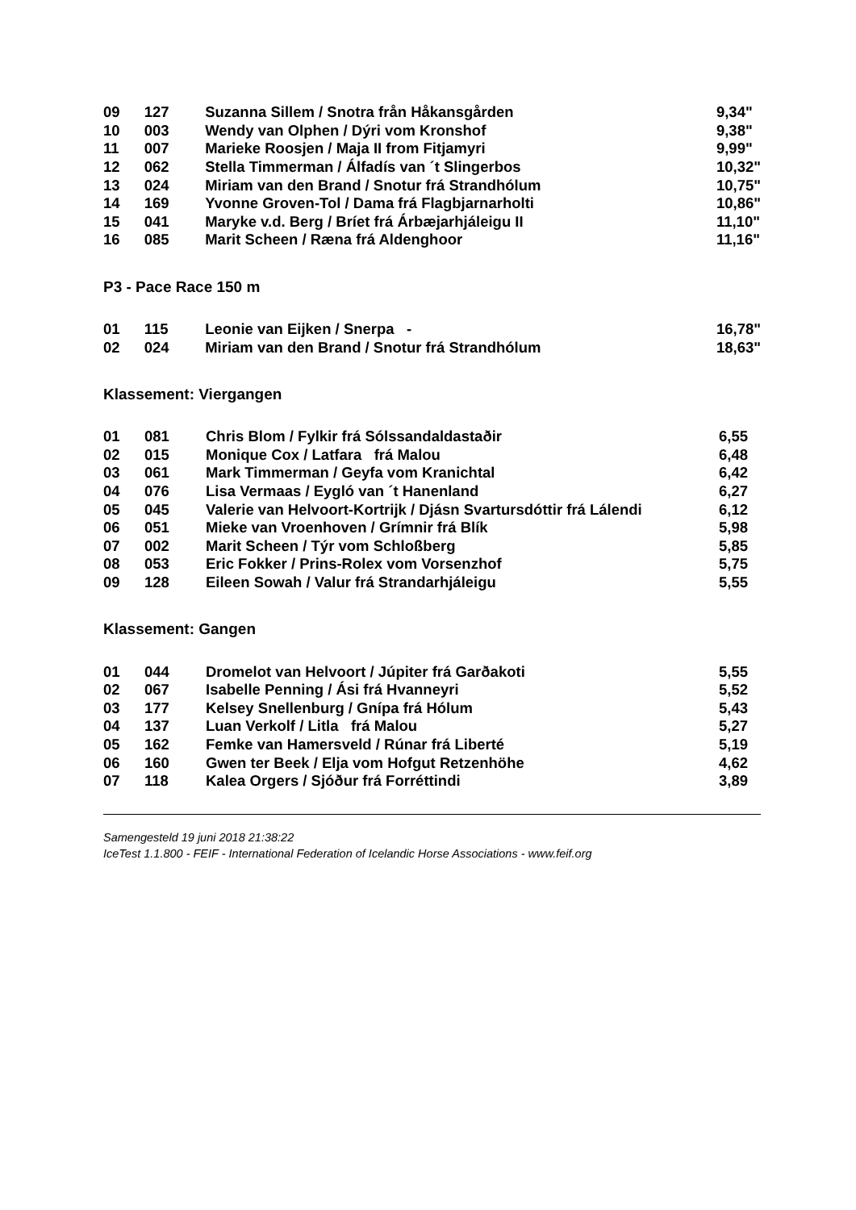| 09 | 127 | Suzanna Sillem / Snotra från Håkansgården | 9,34" |
| 10 | 003 | Wendy van Olphen / Dýri vom Kronshof | 9,38" |
| 11 | 007 | Marieke Roosjen / Maja II from Fitjamyri | 9,99" |
| 12 | 062 | Stella Timmerman / Álfadís van ´t Slingerbos | 10,32" |
| 13 | 024 | Miriam van den Brand / Snotur frá Strandhólum | 10,75" |
| 14 | 169 | Yvonne Groven-Tol / Dama frá Flagbjarnarholti | 10,86" |
| 15 | 041 | Maryke v.d. Berg / Bríet frá Árbæjarhjáleigu II | 11,10" |
| 16 | 085 | Marit Scheen / Ræna frá Aldenghoor | 11,16" |
P3 - Pace Race 150 m
| 01 | 115 | Leonie van Eijken / Snerpa - | 16,78" |
| 02 | 024 | Miriam van den Brand / Snotur frá Strandhólum | 18,63" |
Klassement: Viergangen
| 01 | 081 | Chris Blom / Fylkir frá Sólssandaldastaðir | 6,55 |
| 02 | 015 | Monique Cox / Latfara frá Malou | 6,48 |
| 03 | 061 | Mark Timmerman / Geyfa vom Kranichtal | 6,42 |
| 04 | 076 | Lisa Vermaas / Eygló van ´t Hanenland | 6,27 |
| 05 | 045 | Valerie van Helvoort-Kortrijk / Djásn Svartursdóttir frá Lálendi | 6,12 |
| 06 | 051 | Mieke van Vroenhoven / Grímnir frá Blík | 5,98 |
| 07 | 002 | Marit Scheen / Týr vom Schloßberg | 5,85 |
| 08 | 053 | Eric Fokker / Prins-Rolex vom Vorsenzhof | 5,75 |
| 09 | 128 | Eileen Sowah / Valur frá Strandarhjáleigu | 5,55 |
Klassement: Gangen
| 01 | 044 | Dromelot van Helvoort / Júpiter frá Garðakoti | 5,55 |
| 02 | 067 | Isabelle Penning / Ási frá Hvanneyri | 5,52 |
| 03 | 177 | Kelsey Snellenburg / Gnípa frá Hólum | 5,43 |
| 04 | 137 | Luan Verkolf / Litla frá Malou | 5,27 |
| 05 | 162 | Femke van Hamersveld / Rúnar frá Liberté | 5,19 |
| 06 | 160 | Gwen ter Beek / Elja vom Hofgut Retzenhöhe | 4,62 |
| 07 | 118 | Kalea Orgers / Sjóður frá Forréttindi | 3,89 |
Samengesteld 19 juni 2018 21:38:22
IceTest 1.1.800 - FEIF - International Federation of Icelandic Horse Associations - www.feif.org